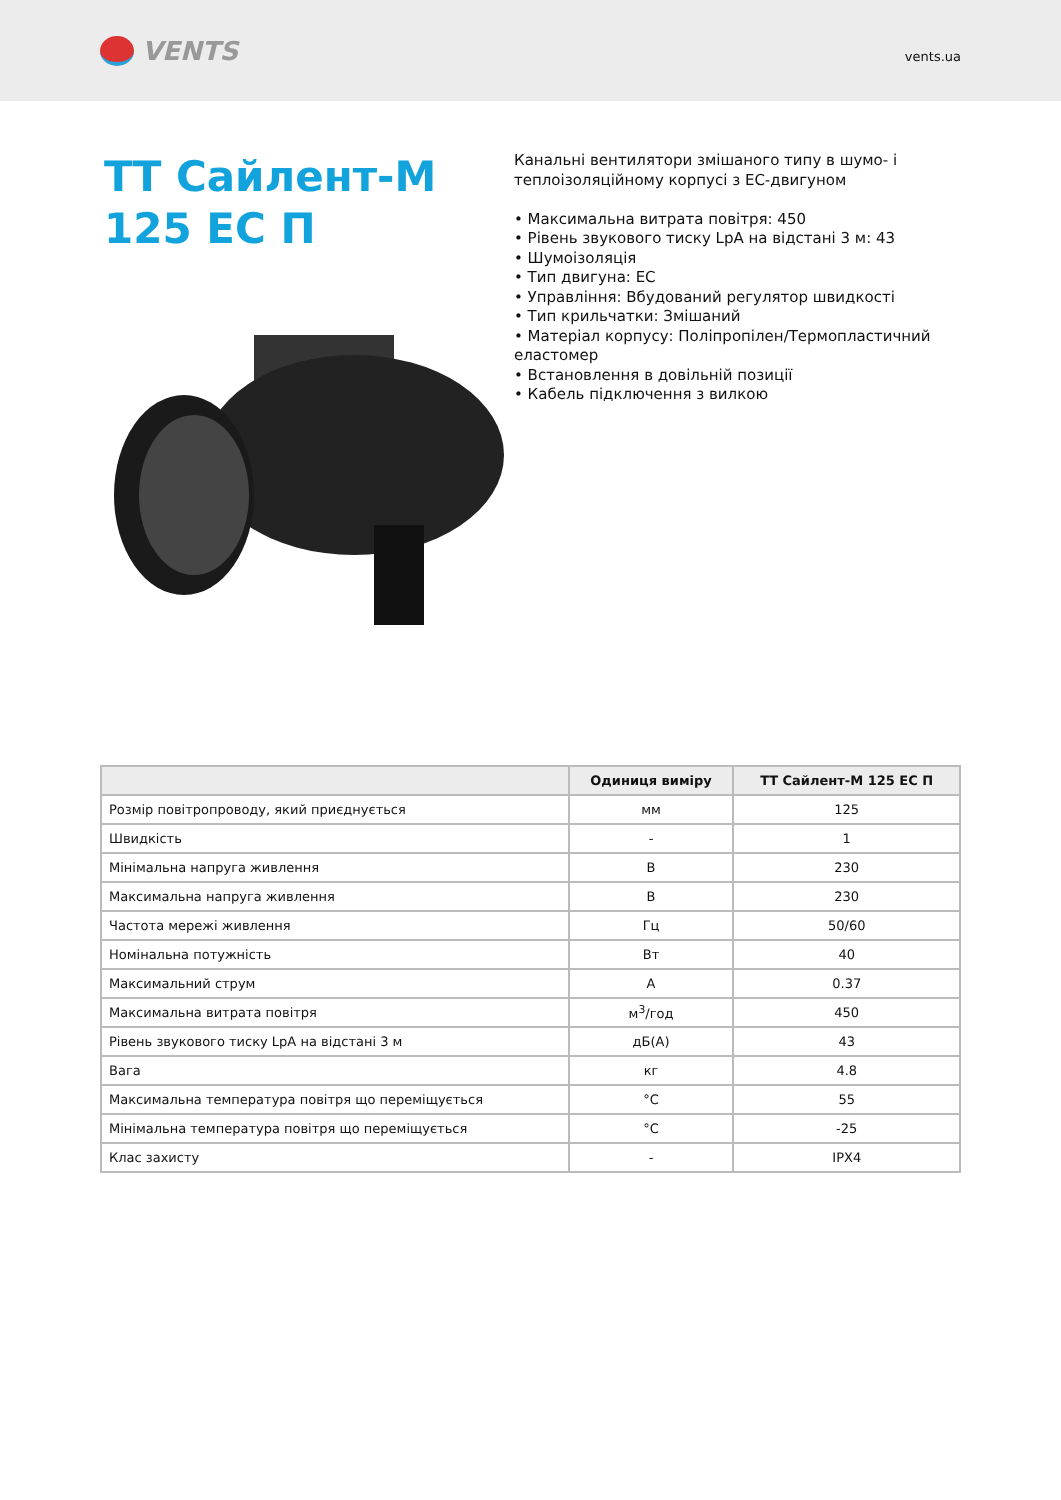VENTS
vents.ua
ТТ Сайлент-М 125 ЕС П
Канальні вентилятори змішаного типу в шумо- і теплоізоляційному корпусі з ЕС-двигуном
• Максимальна витрата повітря: 450
• Рівень звукового тиску LpA на відстані 3 м: 43
• Шумоізоляція
• Тип двигуна: ЕС
• Управління: Вбудований регулятор швидкості
• Тип крильчатки: Змішаний
• Матеріал корпусу: Поліпропілен/Термопластичний еластомер
• Встановлення в довільній позиції
• Кабель підключення з вилкою
| | Одиниця виміру | ТТ Сайлент-М 125 ЕС П |
| --- | --- | --- |
| Розмір повітропроводу, який приєднується | мм | 125 |
| Швидкість | - | 1 |
| Мінімальна напруга живлення | В | 230 |
| Максимальна напруга живлення | В | 230 |
| Частота мережі живлення | Гц | 50/60 |
| Номінальна потужність | Вт | 40 |
| Максимальний струм | А | 0.37 |
| Максимальна витрата повітря | м<sup>3</sup>/год | 450 |
| Рівень звукового тиску LpA на відстані 3 м | дБ(А) | 43 |
| Вага | кг | 4.8 |
| Максимальна температура повітря що переміщується | °C | 55 |
| Мінімальна температура повітря що переміщується | °C | -25 |
| Клас захисту | - | IPX4 |